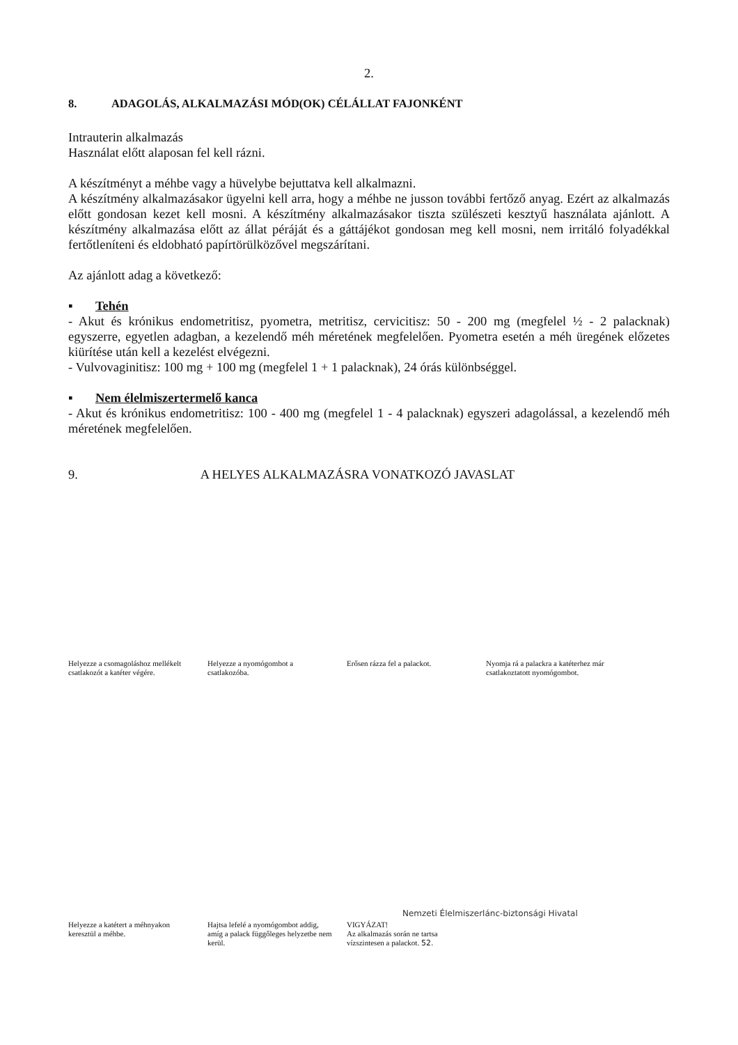2.
8. ADAGOLÁS, ALKALMAZÁSI MÓD(OK) CÉLÁLLAT FAJONKÉNT
Intrauterin alkalmazás
Használat előtt alaposan fel kell rázni.
A készítményt a méhbe vagy a hüvelybe bejuttatva kell alkalmazni.
A készítmény alkalmazásakor ügyelni kell arra, hogy a méhbe ne jusson további fertőző anyag. Ezért az alkalmazás előtt gondosan kezet kell mosni. A készítmény alkalmazásakor tiszta szülészeti kesztyű használata ajánlott. A készítmény alkalmazása előtt az állat péráját és a gáttájékot gondosan meg kell mosni, nem irritáló folyadékkal fertőtleníteni és eldobható papírtörülközővel megszárítani.
Az ajánlott adag a következő:
▪ Tehén
- Akut és krónikus endometritisz, pyometra, metritisz, cervicitisz: 50 - 200 mg (megfelel ½ - 2 palacknak) egyszerre, egyetlen adagban, a kezelendő méh méretének megfelelően. Pyometra esetén a méh üregének előzetes kiürítése után kell a kezelést elvégezni.
- Vulvovaginitisz: 100 mg + 100 mg (megfelel 1 + 1 palacknak), 24 órás különbséggel.
▪ Nem élelmiszertermelő kanca
- Akut és krónikus endometritisz: 100 - 400 mg (megfelel 1 - 4 palacknak) egyszeri adagolással, a kezelendő méh méretének megfelelően.
9. A HELYES ALKALMAZÁSRA VONATKOZÓ JAVASLAT
Helyezze a csomagoláshoz mellékelt csatlakozót a katéter végére.
Helyezze a nyomógombot a csatlakozóba.
Erősen rázza fel a palackot.
Nyomja rá a palackra a katéterhez már csatlakoztatott nyomógombot.
Helyezze a katétert a méhnyakon keresztül a méhbe.
Hajtsa lefelé a nyomógombot addig, amíg a palack függőleges helyzetbe nem kerül.
VIGYÁZAT!
Az alkalmazás során ne tartsa vízszintesen a palackot. 52.
Nemzeti Élelmiszerlánc-biztonsági Hivatal